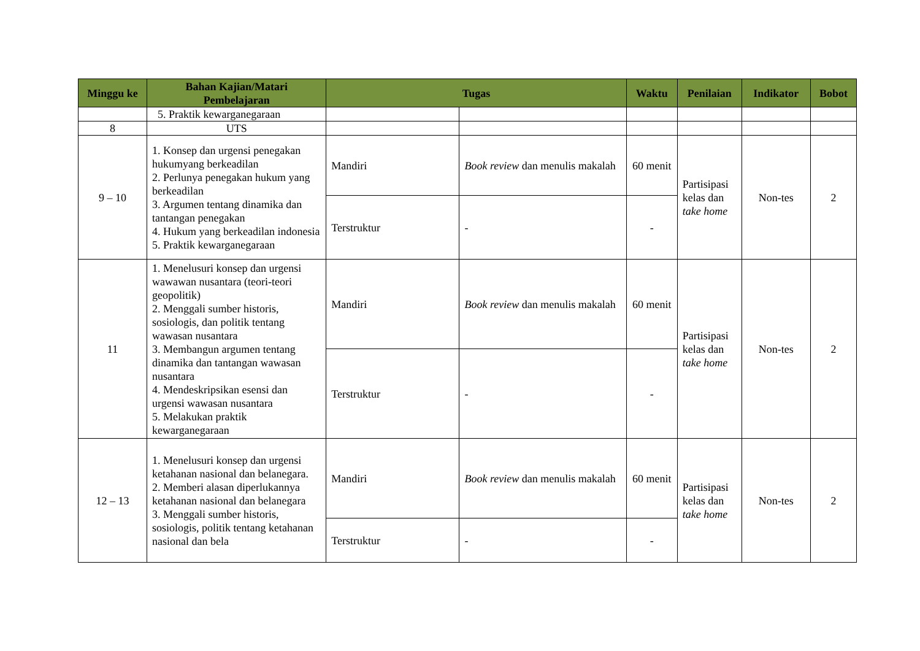| Minggu ke | Bahan Kajian/Matari Pembelajaran | Tugas | | Waktu | Penilaian | Indikator | Bobot |
| --- | --- | --- | --- | --- | --- | --- | --- |
| | 5. Praktik kewarganegaraan | | | | | | |
| 8 | UTS | | | | | | |
| 9 – 10 | 1. Konsep dan urgensi penegakan hukumyang berkeadilan 2. Perlunya penegakan hukum yang berkeadilan 3. Argumen tentang dinamika dan tantangan penegakan 4. Hukum yang berkeadilan indonesia 5. Praktik kewarganegaraan | Mandiri | Book review dan menulis makalah | 60 menit | Partisipasi kelas dan take home | Non-tes | 2 |
| | | Terstruktur | - | - | | | |
| 11 | 1. Menelusuri konsep dan urgensi wawawan nusantara (teori-teori geopolitik) 2. Menggali sumber historis, sosiologis, dan politik tentang wawasan nusantara 3. Membangun argumen tentang dinamika dan tantangan wawasan nusantara 4. Mendeskripsikan esensi dan urgensi wawasan nusantara 5. Melakukan praktik kewarganegaraan | Mandiri | Book review dan menulis makalah | 60 menit | Partisipasi kelas dan take home | Non-tes | 2 |
| | | Terstruktur | - | - | | | |
| 12 – 13 | 1. Menelusuri konsep dan urgensi ketahanan nasional dan belanegara. 2. Memberi alasan diperlukannya ketahanan nasional dan belanegara 3. Menggali sumber historis, sosiologis, politik tentang ketahanan nasional dan bela | Mandiri | Book review dan menulis makalah | 60 menit | Partisipasi kelas dan take home | Non-tes | 2 |
| | | Terstruktur | - | - | | | |